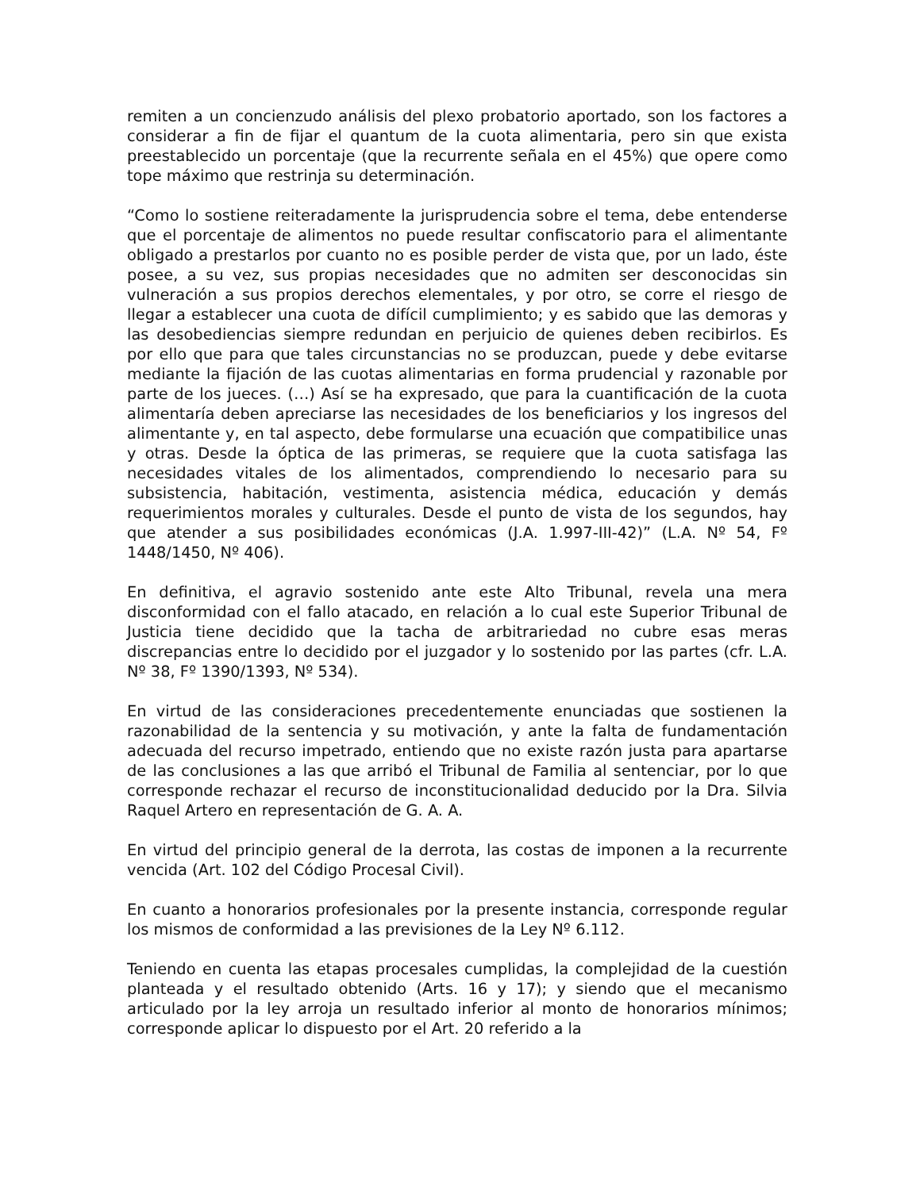remiten a un concienzudo análisis del plexo probatorio aportado, son los factores a considerar a fin de fijar el quantum de la cuota alimentaria, pero sin que exista preestablecido un porcentaje (que la recurrente señala en el 45%) que opere como tope máximo que restrinja su determinación.
“Como lo sostiene reiteradamente la jurisprudencia sobre el tema, debe entenderse que el porcentaje de alimentos no puede resultar confiscatorio para el alimentante obligado a prestarlos por cuanto no es posible perder de vista que, por un lado, éste posee, a su vez, sus propias necesidades que no admiten ser desconocidas sin vulneración a sus propios derechos elementales, y por otro, se corre el riesgo de llegar a establecer una cuota de difícil cumplimiento; y es sabido que las demoras y las desobediencias siempre redundan en perjuicio de quienes deben recibirlos. Es por ello que para que tales circunstancias no se produzcan, puede y debe evitarse mediante la fijación de las cuotas alimentarias en forma prudencial y razonable por parte de los jueces. (…) Así se ha expresado, que para la cuantificación de la cuota alimentaría deben apreciarse las necesidades de los beneficiarios y los ingresos del alimentante y, en tal aspecto, debe formularse una ecuación que compatibilice unas y otras. Desde la óptica de las primeras, se requiere que la cuota satisfaga las necesidades vitales de los alimentados, comprendiendo lo necesario para su subsistencia, habitación, vestimenta, asistencia médica, educación y demás requerimientos morales y culturales. Desde el punto de vista de los segundos, hay que atender a sus posibilidades económicas (J.A. 1.997-III-42)” (L.A. Nº 54, Fº 1448/1450, Nº 406).
En definitiva, el agravio sostenido ante este Alto Tribunal, revela una mera disconformidad con el fallo atacado, en relación a lo cual este Superior Tribunal de Justicia tiene decidido que la tacha de arbitrariedad no cubre esas meras discrepancias entre lo decidido por el juzgador y lo sostenido por las partes (cfr. L.A. Nº 38, Fº 1390/1393, Nº 534).
En virtud de las consideraciones precedentemente enunciadas que sostienen la razonabilidad de la sentencia y su motivación, y ante la falta de fundamentación adecuada del recurso impetrado, entiendo que no existe razón justa para apartarse de las conclusiones a las que arribó el Tribunal de Familia al sentenciar, por lo que corresponde rechazar el recurso de inconstitucionalidad deducido por la Dra. Silvia Raquel Artero en representación de G. A. A.
En virtud del principio general de la derrota, las costas de imponen a la recurrente vencida (Art. 102 del Código Procesal Civil).
En cuanto a honorarios profesionales por la presente instancia, corresponde regular los mismos de conformidad a las previsiones de la Ley Nº 6.112.
Teniendo en cuenta las etapas procesales cumplidas, la complejidad de la cuestión planteada y el resultado obtenido (Arts. 16 y 17); y siendo que el mecanismo articulado por la ley arroja un resultado inferior al monto de honorarios mínimos; corresponde aplicar lo dispuesto por el Art. 20 referido a la